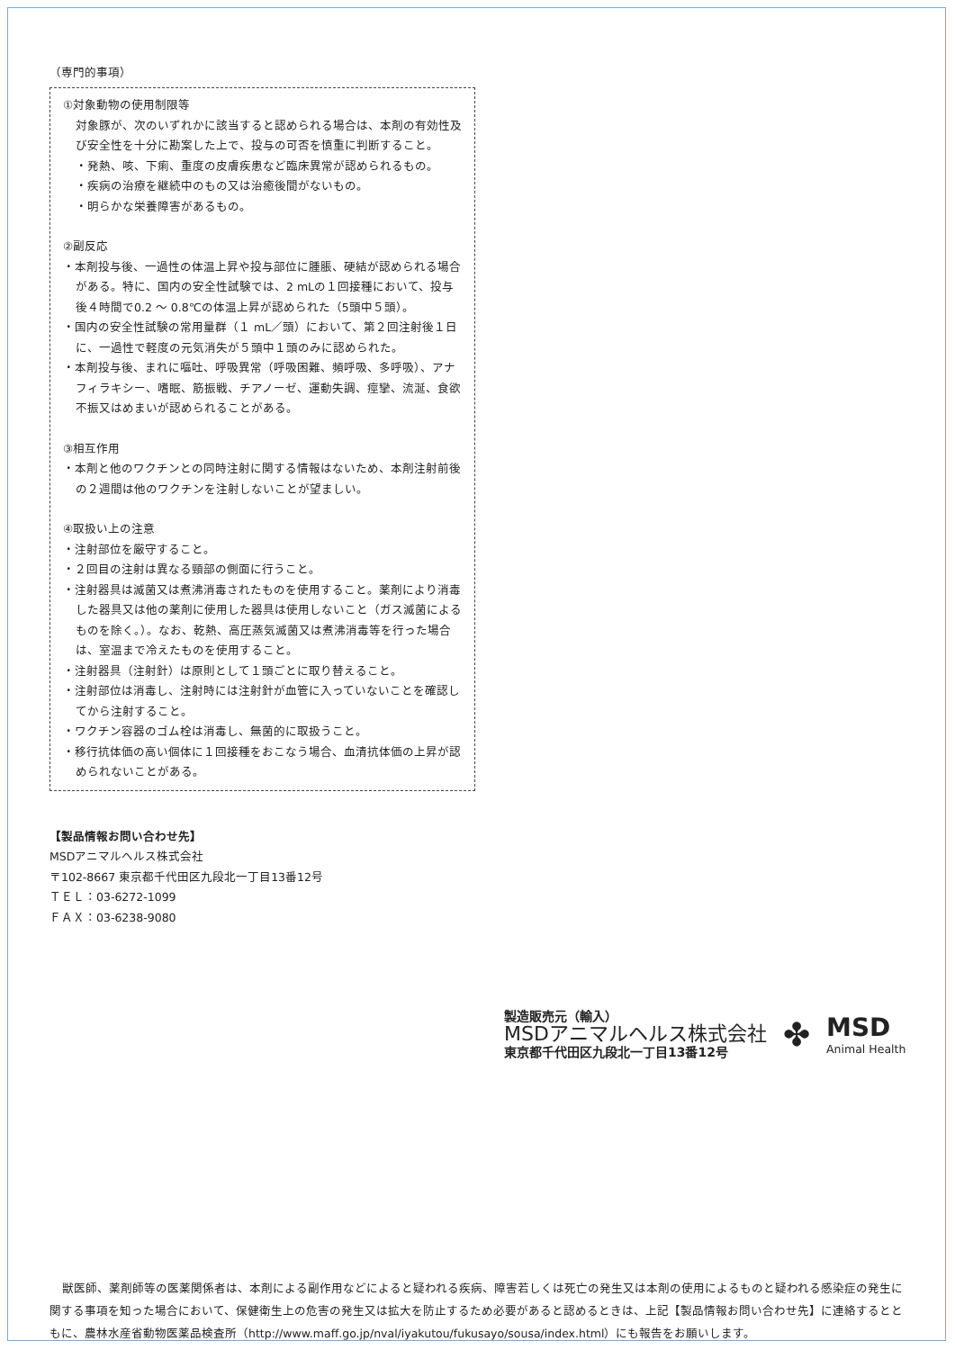（専門的事項）
①対象動物の使用制限等
対象豚が、次のいずれかに該当すると認められる場合は、本剤の有効性及び安全性を十分に勘案した上で、投与の可否を慎重に判断すること。
・発熱、咳、下痢、重度の皮膚疾患など臨床異常が認められるもの。
・疾病の治療を継続中のもの又は治癒後間がないもの。
・明らかな栄養障害があるもの。
②副反応
・本剤投与後、一過性の体温上昇や投与部位に腫脹、硬結が認められる場合がある。特に、国内の安全性試験では、2 mLの１回接種において、投与後４時間で0.2 ～ 0.8℃の体温上昇が認められた（5頭中５頭）。
・国内の安全性試験の常用量群（１ mL／頭）において、第２回注射後１日に、一過性で軽度の元気消失が５頭中１頭のみに認められた。
・本剤投与後、まれに嘔吐、呼吸異常（呼吸困難、頻呼吸、多呼吸）、アナフィラキシー、嗜眠、筋振戦、チアノーゼ、運動失調、痙攣、流涎、食欲不振又はめまいが認められることがある。
③相互作用
・本剤と他のワクチンとの同時注射に関する情報はないため、本剤注射前後の２週間は他のワクチンを注射しないことが望ましい。
④取扱い上の注意
・注射部位を厳守すること。
・２回目の注射は異なる頸部の側面に行うこと。
・注射器具は滅菌又は煮沸消毒されたものを使用すること。薬剤により消毒した器具又は他の薬剤に使用した器具は使用しないこと（ガス滅菌によるものを除く。）。なお、乾熱、高圧蒸気滅菌又は煮沸消毒等を行った場合は、室温まで冷えたものを使用すること。
・注射器具（注射針）は原則として１頭ごとに取り替えること。
・注射部位は消毒し、注射時には注射針が血管に入っていないことを確認してから注射すること。
・ワクチン容器のゴム栓は消毒し、無菌的に取扱うこと。
・移行抗体価の高い個体に１回接種をおこなう場合、血清抗体価の上昇が認められないことがある。
【製品情報お問い合わせ先】
MSDアニマルヘルス株式会社
〒102-8667 東京都千代田区九段北一丁目13番12号
ＴＥＬ：03-6272-1099
ＦＡＸ：03-6238-9080
製造販売元（輸入）
MSDアニマルヘルス株式会社
東京都千代田区九段北一丁目13番12号
✤
MSD
Animal Health
獣医師、薬剤師等の医薬関係者は、本剤による副作用などによると疑われる疾病、障害若しくは死亡の発生又は本剤の使用によるものと疑われる感染症の発生に関する事項を知った場合において、保健衛生上の危害の発生又は拡大を防止するため必要があると認めるときは、上記【製品情報お問い合わせ先】に連絡するとともに、農林水産省動物医薬品検査所（http://www.maff.go.jp/nval/iyakutou/fukusayo/sousa/index.html）にも報告をお願いします。